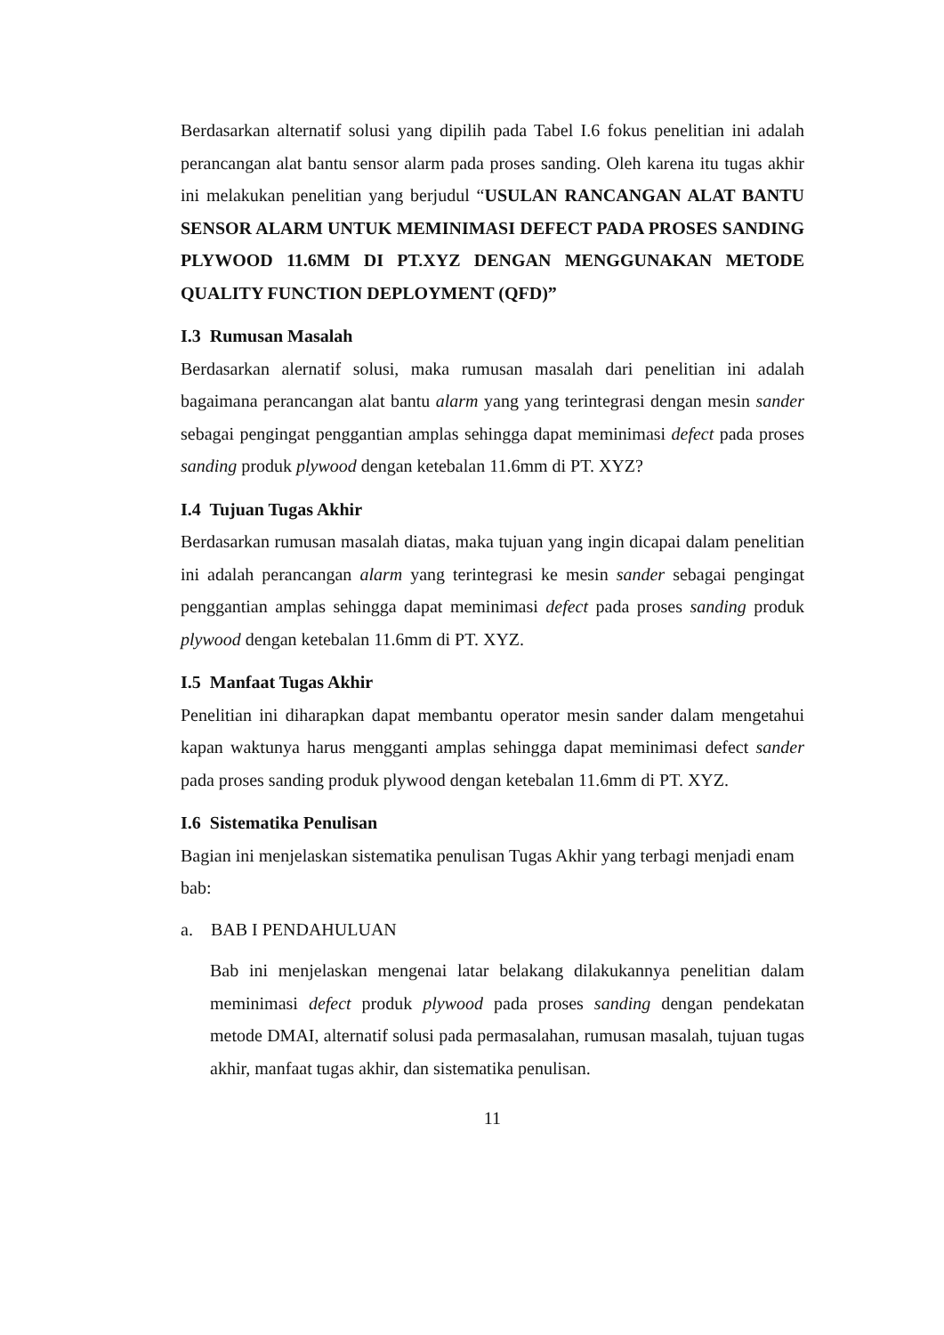Berdasarkan alternatif solusi yang dipilih pada Tabel I.6 fokus penelitian ini adalah perancangan alat bantu sensor alarm pada proses sanding. Oleh karena itu tugas akhir ini melakukan penelitian yang berjudul “USULAN RANCANGAN ALAT BANTU SENSOR ALARM UNTUK MEMINIMASI DEFECT PADA PROSES SANDING PLYWOOD 11.6MM DI PT.XYZ DENGAN MENGGUNAKAN METODE QUALITY FUNCTION DEPLOYMENT (QFD)”
I.3 Rumusan Masalah
Berdasarkan alernatif solusi, maka rumusan masalah dari penelitian ini adalah bagaimana perancangan alat bantu alarm yang yang terintegrasi dengan mesin sander sebagai pengingat penggantian amplas sehingga dapat meminimasi defect pada proses sanding produk plywood dengan ketebalan 11.6mm di PT. XYZ?
I.4 Tujuan Tugas Akhir
Berdasarkan rumusan masalah diatas, maka tujuan yang ingin dicapai dalam penelitian ini adalah perancangan alarm yang terintegrasi ke mesin sander sebagai pengingat penggantian amplas sehingga dapat meminimasi defect pada proses sanding produk plywood dengan ketebalan 11.6mm di PT. XYZ.
I.5 Manfaat Tugas Akhir
Penelitian ini diharapkan dapat membantu operator mesin sander dalam mengetahui kapan waktunya harus mengganti amplas sehingga dapat meminimasi defect sander pada proses sanding produk plywood dengan ketebalan 11.6mm di PT. XYZ.
I.6 Sistematika Penulisan
Bagian ini menjelaskan sistematika penulisan Tugas Akhir yang terbagi menjadi enam bab:
a. BAB I PENDAHULUAN
Bab ini menjelaskan mengenai latar belakang dilakukannya penelitian dalam meminimasi defect produk plywood pada proses sanding dengan pendekatan metode DMAI, alternatif solusi pada permasalahan, rumusan masalah, tujuan tugas akhir, manfaat tugas akhir, dan sistematika penulisan.
11